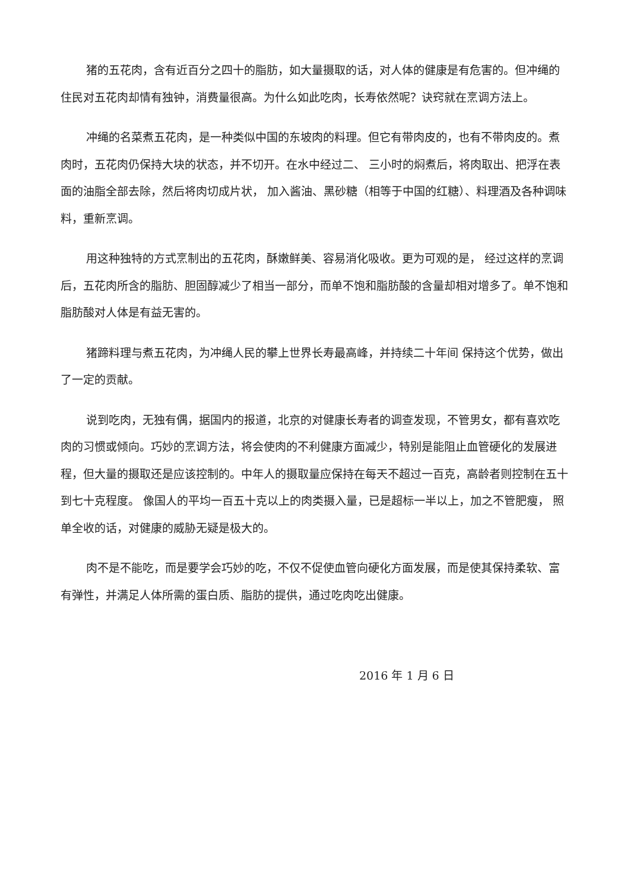猪的五花肉，含有近百分之四十的脂肪，如大量摄取的话，对人体的健康是有危害的。但冲绳的住民对五花肉却情有独钟，消费量很高。为什么如此吃肉，长寿依然呢？诀窍就在烹调方法上。
冲绳的名菜煮五花肉，是一种类似中国的东坡肉的料理。但它有带肉皮的，也有不带肉皮的。煮肉时，五花肉仍保持大块的状态，并不切开。在水中经过二、 三小时的焖煮后，将肉取出、把浮在表面的油脂全部去除，然后将肉切成片状， 加入酱油、黑砂糖（相等于中国的红糖）、料理酒及各种调味料，重新烹调。
用这种独特的方式烹制出的五花肉，酥嫩鲜美、容易消化吸收。更为可观的是， 经过这样的烹调后，五花肉所含的脂肪、胆固醇减少了相当一部分，而单不饱和脂肪酸的含量却相对增多了。单不饱和脂肪酸对人体是有益无害的。
猪蹄料理与煮五花肉，为冲绳人民的攀上世界长寿最高峰，并持续二十年间 保持这个优势，做出了一定的贡献。
说到吃肉，无独有偶，据国内的报道，北京的对健康长寿者的调查发现，不管男女，都有喜欢吃肉的习惯或倾向。巧妙的烹调方法，将会使肉的不利健康方面减少，特别是能阻止血管硬化的发展进程，但大量的摄取还是应该控制的。中年人的摄取量应保持在每天不超过一百克，高龄者则控制在五十到七十克程度。 像国人的平均一百五十克以上的肉类摄入量，已是超标一半以上，加之不管肥瘦， 照单全收的话，对健康的威胁无疑是极大的。
肉不是不能吃，而是要学会巧妙的吃，不仅不促使血管向硬化方面发展，而是使其保持柔软、富有弹性，并满足人体所需的蛋白质、脂肪的提供，通过吃肉吃出健康。
2016 年 1 月 6 日